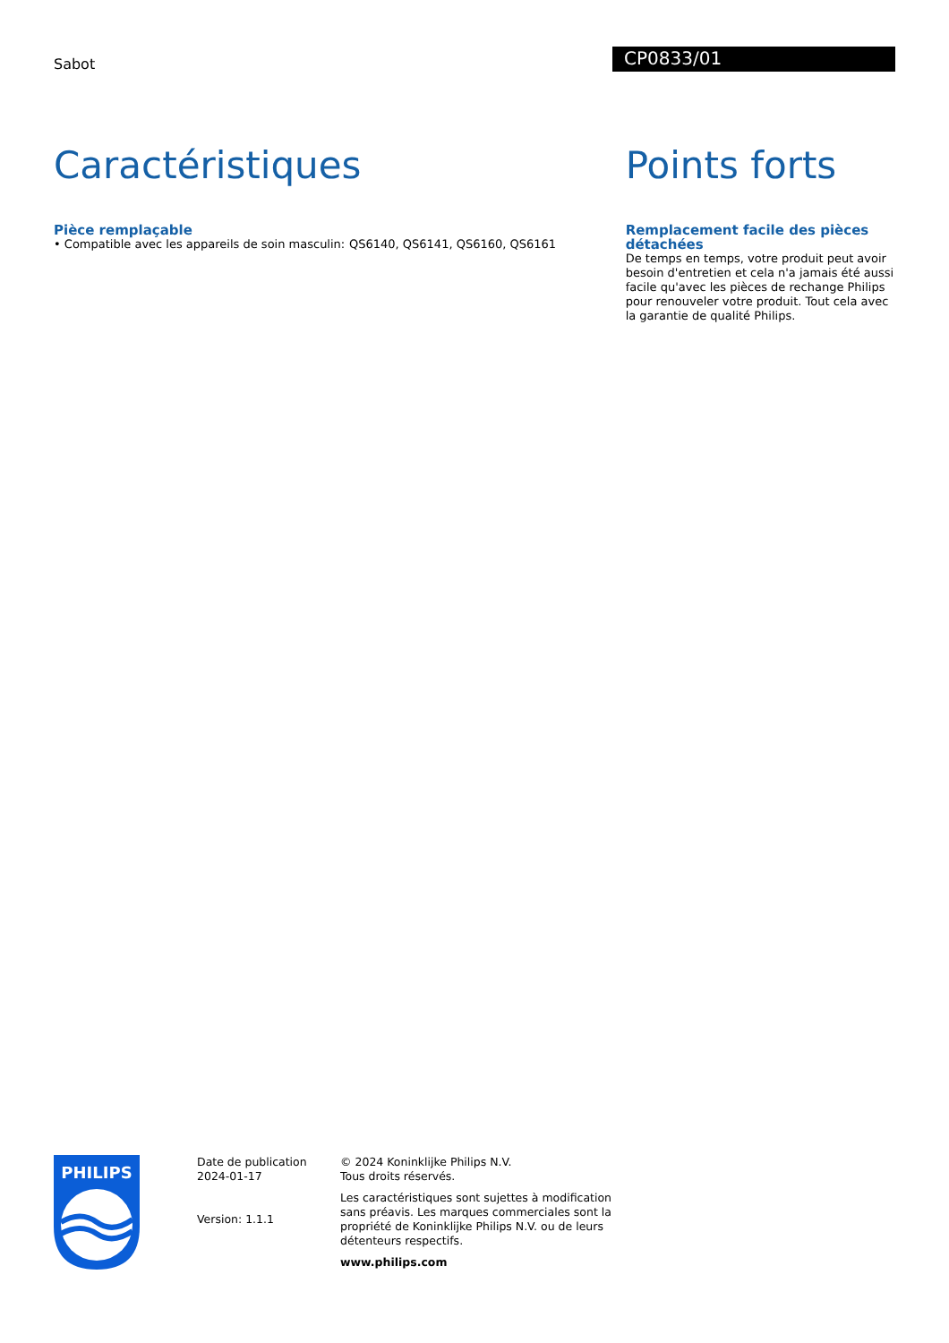Sabot
CP0833/01
Caractéristiques
Pièce remplaçable
• Compatible avec les appareils de soin masculin:
QS6140, QS6141, QS6160, QS6161
Points forts
Remplacement facile des pièces détachées
De temps en temps, votre produit peut avoir besoin d'entretien et cela n'a jamais été aussi facile qu'avec les pièces de rechange Philips pour renouveler votre produit. Tout cela avec la garantie de qualité Philips.
PHILIPS
Date de publication
2024-01-17
Version: 1.1.1
© 2024 Koninklijke Philips N.V.
Tous droits réservés.
Les caractéristiques sont sujettes à modification sans préavis. Les marques commerciales sont la propriété de Koninklijke Philips N.V. ou de leurs détenteurs respectifs.
www.philips.com